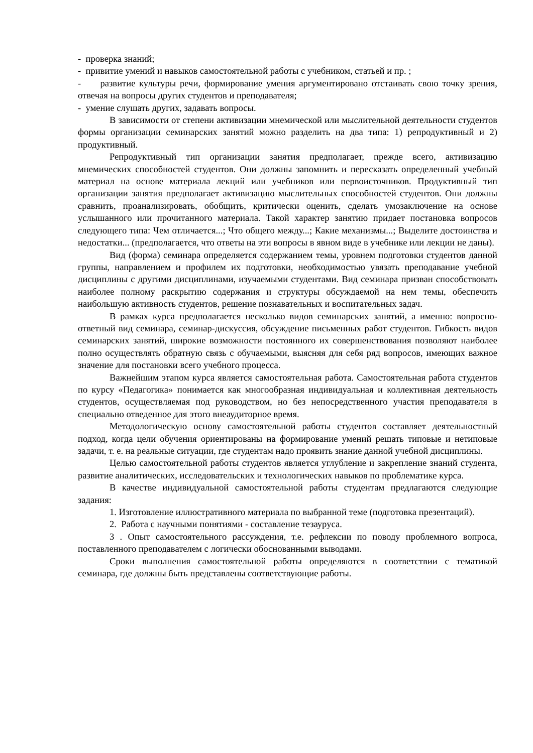- проверка знаний;
- привитие умений и навыков самостоятельной работы с учебником, статьей и пр. ;
- развитие культуры речи, формирование умения аргументировано отстаивать свою точку зрения, отвечая на вопросы других студентов и преподавателя;
- умение слушать других, задавать вопросы.
В зависимости от степени активизации мнемической или мыслительной деятельности студентов формы организации семинарских занятий можно разделить на два типа: 1) репродуктивный и 2) продуктивный.
Репродуктивный тип организации занятия предполагает, прежде всего, активизацию мнемических способностей студентов. Они должны запомнить и пересказать определенный учебный материал на основе материала лекций или учебников или первоисточников. Продуктивный тип организации занятия предполагает активизацию мыслительных способностей студентов. Они должны сравнить, проанализировать, обобщить, критически оценить, сделать умозаключение на основе услышанного или прочитанного материала. Такой характер занятию придает постановка вопросов следующего типа: Чем отличается...; Что общего между...; Какие механизмы...; Выделите достоинства и недостатки... (предполагается, что ответы на эти вопросы в явном виде в учебнике или лекции не даны).
Вид (форма) семинара определяется содержанием темы, уровнем подготовки студентов данной группы, направлением и профилем их подготовки, необходимостью увязать преподавание учебной дисциплины с другими дисциплинами, изучаемыми студентами. Вид семинара призван способствовать наиболее полному раскрытию содержания и структуры обсуждаемой на нем темы, обеспечить наибольшую активность студентов, решение познавательных и воспитательных задач.
В рамках курса предполагается несколько видов семинарских занятий, а именно: вопросно-ответный вид семинара, семинар-дискуссия, обсуждение письменных работ студентов. Гибкость видов семинарских занятий, широкие возможности постоянного их совершенствования позволяют наиболее полно осуществлять обратную связь с обучаемыми, выясняя для себя ряд вопросов, имеющих важное значение для постановки всего учебного процесса.
Важнейшим этапом курса является самостоятельная работа. Самостоятельная работа студентов по курсу «Педагогика» понимается как многообразная индивидуальная и коллективная деятельность студентов, осуществляемая под руководством, но без непосредственного участия преподавателя в специально отведенное для этого внеаудиторное время.
Методологическую основу самостоятельной работы студентов составляет деятельностный подход, когда цели обучения ориентированы на формирование умений решать типовые и нетиповые задачи, т. е. на реальные ситуации, где студентам надо проявить знание данной учебной дисциплины.
Целью самостоятельной работы студентов является углубление и закрепление знаний студента, развитие аналитических, исследовательских и технологических навыков по проблематике курса.
В качестве индивидуальной самостоятельной работы студентам предлагаются следующие задания:
1. Изготовление иллюстративного материала по выбранной теме (подготовка презентаций).
2. Работа с научными понятиями - составление тезауруса.
3 . Опыт самостоятельного рассуждения, т.е. рефлексии по поводу проблемного вопроса, поставленного преподавателем с логически обоснованными выводами.
Сроки выполнения самостоятельной работы определяются в соответствии с тематикой семинара, где должны быть представлены соответствующие работы.